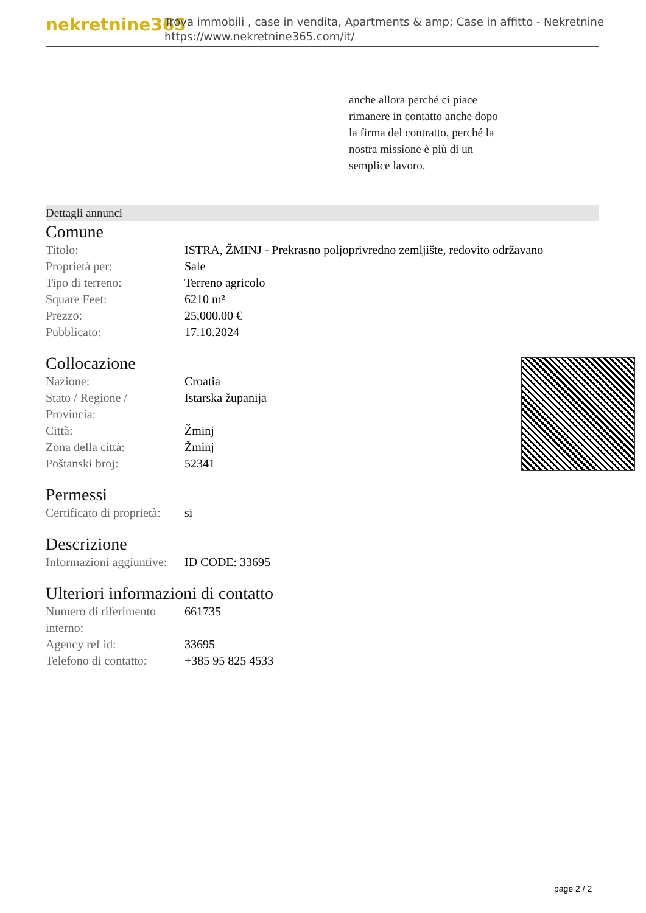nekretnine365
Trova immobili , case in vendita, Apartments & amp; Case in affitto - Nekretnine
https://www.nekretnine365.com/it/
anche allora perché ci piace
rimanere in contatto anche dopo
la firma del contratto, perché la
nostra missione è più di un
semplice lavoro.
Dettagli annunci
Comune
| Titolo: | ISTRA, ŽMINJ - Prekrasno poljoprivredno zemljište, redovito održavano |
| Proprietà per: | Sale |
| Tipo di terreno: | Terreno agricolo |
| Square Feet: | 6210 m² |
| Prezzo: | 25,000.00 € |
| Pubblicato: | 17.10.2024 |
Collocazione
| Nazione: | Croatia |
| Stato / Regione / Provincia: | Istarska županija |
| Città: | Žminj |
| Zona della città: | Žminj |
| Poštanski broj: | 52341 |
Permessi
| Certificato di proprietà: | si |
Descrizione
| Informazioni aggiuntive: | ID CODE: 33695 |
Ulteriori informazioni di contatto
| Numero di riferimento interno: | 661735 |
| Agency ref id: | 33695 |
| Telefono di contatto: | +385 95 825 4533 |
page 2 / 2